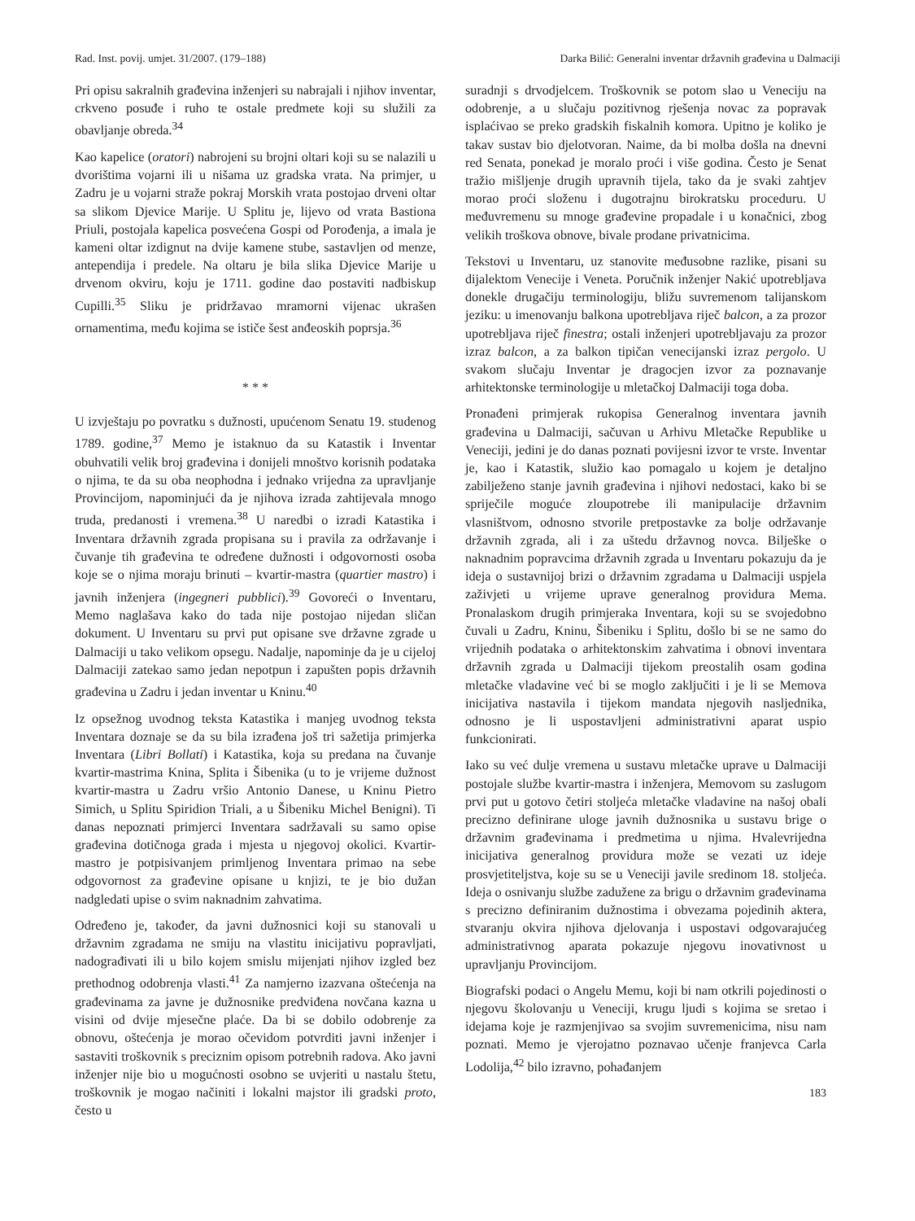Rad. Inst. povij. umjet. 31/2007. (179–188) Darka Bilić: Generalni inventar državnih građevina u Dalmaciji
Pri opisu sakralnih građevina inženjeri su nabrajali i njihov inventar, crkveno posuđe i ruho te ostale predmete koji su služili za obavljanje obreda.<sup>34</sup>
Kao kapelice (oratori) nabrojeni su brojni oltari koji su se nalazili u dvorištima vojarni ili u nišama uz gradska vrata. Na primjer, u Zadru je u vojarni straže pokraj Morskih vrata postojao drveni oltar sa slikom Djevice Marije. U Splitu je, lijevo od vrata Bastiona Priuli, postojala kapelica posvećena Gospi od Porođenja, a imala je kameni oltar izdignut na dvije kamene stube, sastavljen od menze, antependija i predele. Na oltaru je bila slika Djevice Marije u drvenom okviru, koju je 1711. godine dao postaviti nadbiskup Cupilli.<sup>35</sup> Sliku je pridržavao mramorni vijenac ukrašen ornamentima, među kojima se ističe šest anđeoskih poprsja.<sup>36</sup>
* * *
U izvještaju po povratku s dužnosti, upućenom Senatu 19. studenog 1789. godine,<sup>37</sup> Memo je istaknuo da su Katastik i Inventar obuhvatili velik broj građevina i donijeli mnoštvo korisnih podataka o njima, te da su oba neophodna i jednako vrijedna za upravljanje Provincijom, napominjući da je njihova izrada zahtijevala mnogo truda, predanosti i vremena.<sup>38</sup> U naredbi o izradi Katastika i Inventara državnih zgrada propisana su i pravila za održavanje i čuvanje tih građevina te određene dužnosti i odgovornosti osoba koje se o njima moraju brinuti – kvartir-mastra (quartier mastro) i javnih inženjera (ingegneri pubblici).<sup>39</sup> Govoreći o Inventaru, Memo naglašava kako do tada nije postojao nijedan sličan dokument. U Inventaru su prvi put opisane sve državne zgrade u Dalmaciji u tako velikom opsegu. Nadalje, napominje da je u cijeloj Dalmaciji zatekao samo jedan nepotpun i zapušten popis državnih građevina u Zadru i jedan inventar u Kninu.<sup>40</sup>
Iz opsežnog uvodnog teksta Katastika i manjeg uvodnog teksta Inventara doznaje se da su bila izrađena još tri sažetija primjerka Inventara (Libri Bollati) i Katastika, koja su predana na čuvanje kvartir-mastrima Knina, Splita i Šibenika (u to je vrijeme dužnost kvartir-mastra u Zadru vršio Antonio Danese, u Kninu Pietro Simich, u Splitu Spiridion Triali, a u Šibeniku Michel Benigni). Ti danas nepoznati primjerci Inventara sadržavali su samo opise građevina dotičnoga grada i mjesta u njegovoj okolici. Kvartir-mastro je potpisivanjem primljenog Inventara primao na sebe odgovornost za građevine opisane u knjizi, te je bio dužan nadgledati upise o svim naknadnim zahvatima.
Određeno je, također, da javni dužnosnici koji su stanovali u državnim zgradama ne smiju na vlastitu inicijativu popravljati, nadograđivati ili u bilo kojem smislu mijenjati njihov izgled bez prethodnog odobrenja vlasti.<sup>41</sup> Za namjerno izazvana oštećenja na građevinama za javne je dužnosnike predviđena novčana kazna u visini od dvije mjesečne plaće. Da bi se dobilo odobrenje za obnovu, oštećenja je morao očevidom potvrditi javni inženjer i sastaviti troškovnik s preciznim opisom potrebnih radova. Ako javni inženjer nije bio u mogućnosti osobno se uvjeriti u nastalu štetu, troškovnik je mogao načiniti i lokalni majstor ili gradski proto, često u
suradnji s drvodjelcem. Troškovnik se potom slao u Veneciju na odobrenje, a u slučaju pozitivnog rješenja novac za popravak isplaćivao se preko gradskih fiskalnih komora. Upitno je koliko je takav sustav bio djelotvoran. Naime, da bi molba došla na dnevni red Senata, ponekad je moralo proći i više godina. Često je Senat tražio mišljenje drugih upravnih tijela, tako da je svaki zahtjev morao proći složenu i dugotrajnu birokratsku proceduru. U međuvremenu su mnoge građevine propadale i u konačnici, zbog velikih troškova obnove, bivale prodane privatnicima.
Tekstovi u Inventaru, uz stanovite međusobne razlike, pisani su dijalektom Venecije i Veneta. Poručnik inženjer Nakić upotrebljava donekle drugačiju terminologiju, bližu suvremenom talijanskom jeziku: u imenovanju balkona upotrebljava riječ balcon, a za prozor upotrebljava riječ finestra; ostali inženjeri upotrebljavaju za prozor izraz balcon, a za balkon tipičan venecijanski izraz pergolo. U svakom slučaju Inventar je dragocjen izvor za poznavanje arhitektonske terminologije u mletačkoj Dalmaciji toga doba.
Pronađeni primjerak rukopisa Generalnog inventara javnih građevina u Dalmaciji, sačuvan u Arhivu Mletačke Republike u Veneciji, jedini je do danas poznati povijesni izvor te vrste. Inventar je, kao i Katastik, služio kao pomagalo u kojem je detaljno zabilježeno stanje javnih građevina i njihovi nedostaci, kako bi se spriječile moguće zloupotrebe ili manipulacije državnim vlasništvom, odnosno stvorile pretpostavke za bolje održavanje državnih zgrada, ali i za uštedu državnog novca. Bilješke o naknadnim popravcima državnih zgrada u Inventaru pokazuju da je ideja o sustavnijoj brizi o državnim zgradama u Dalmaciji uspjela zaživjeti u vrijeme uprave generalnog providura Mema. Pronalaskom drugih primjeraka Inventara, koji su se svojedobno čuvali u Zadru, Kninu, Šibeniku i Splitu, došlo bi se ne samo do vrijednih podataka o arhitektonskim zahvatima i obnovi inventara državnih zgrada u Dalmaciji tijekom preostalih osam godina mletačke vladavine već bi se moglo zaključiti i je li se Memova inicijativa nastavila i tijekom mandata njegovih nasljednika, odnosno je li uspostavljeni administrativni aparat uspio funkcionirati.
Iako su već dulje vremena u sustavu mletačke uprave u Dalmaciji postojale službe kvartir-mastra i inženjera, Memovom su zaslugom prvi put u gotovo četiri stoljeća mletačke vladavine na našoj obali precizno definirane uloge javnih dužnosnika u sustavu brige o državnim građevinama i predmetima u njima. Hvalevrijedna inicijativa generalnog providura može se vezati uz ideje prosvjetiteljstva, koje su se u Veneciji javile sredinom 18. stoljeća. Ideja o osnivanju službe zadužene za brigu o državnim građevinama s precizno definiranim dužnostima i obvezama pojedinih aktera, stvaranju okvira njihova djelovanja i uspostavi odgovarajućeg administrativnog aparata pokazuje njegovu inovativnost u upravljanju Provincijom.
Biografski podaci o Angelu Memu, koji bi nam otkrili pojedinosti o njegovu školovanju u Veneciji, krugu ljudi s kojima se sretao i idejama koje je razmjenjivao sa svojim suvremenicima, nisu nam poznati. Memo je vjerojatno poznavao učenje franjevca Carla Lodolija,<sup>42</sup> bilo izravno, pohađanjem
183